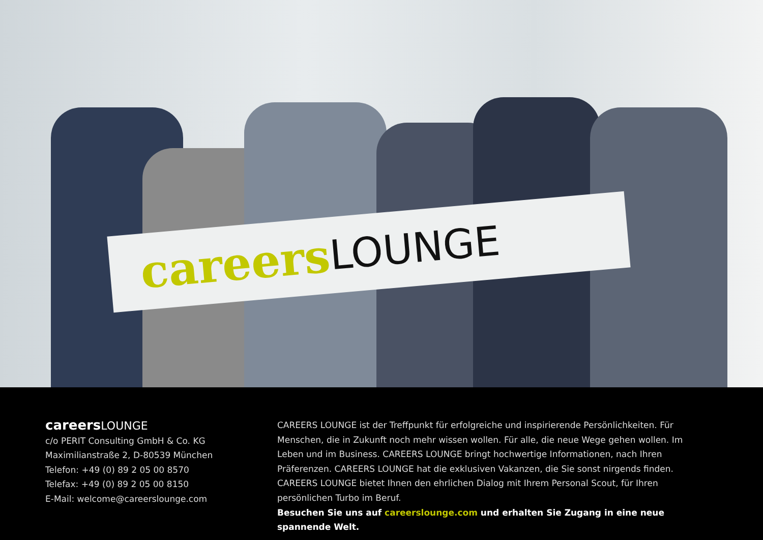careers LOUNGE
careersLOUNGE
c/o PERIT Consulting GmbH & Co. KG
Maximilianstraße 2, D-80539 München
Telefon: +49 (0) 89 2 05 00 8570
Telefax: +49 (0) 89 2 05 00 8150
E-Mail: welcome@careerslounge.com
CAREERS LOUNGE ist der Treffpunkt für erfolgreiche und inspirierende Persönlichkeiten. Für Menschen, die in Zukunft noch mehr wissen wollen. Für alle, die neue Wege gehen wollen. Im Leben und im Business. CAREERS LOUNGE bringt hochwertige Informationen, nach Ihren Präferenzen. CAREERS LOUNGE hat die exklusiven Vakanzen, die Sie sonst nirgends finden. CAREERS LOUNGE bietet Ihnen den ehrlichen Dialog mit Ihrem Personal Scout, für Ihren persönlichen Turbo im Beruf.
Besuchen Sie uns auf careerslounge.com und erhalten Sie Zugang in eine neue spannende Welt.